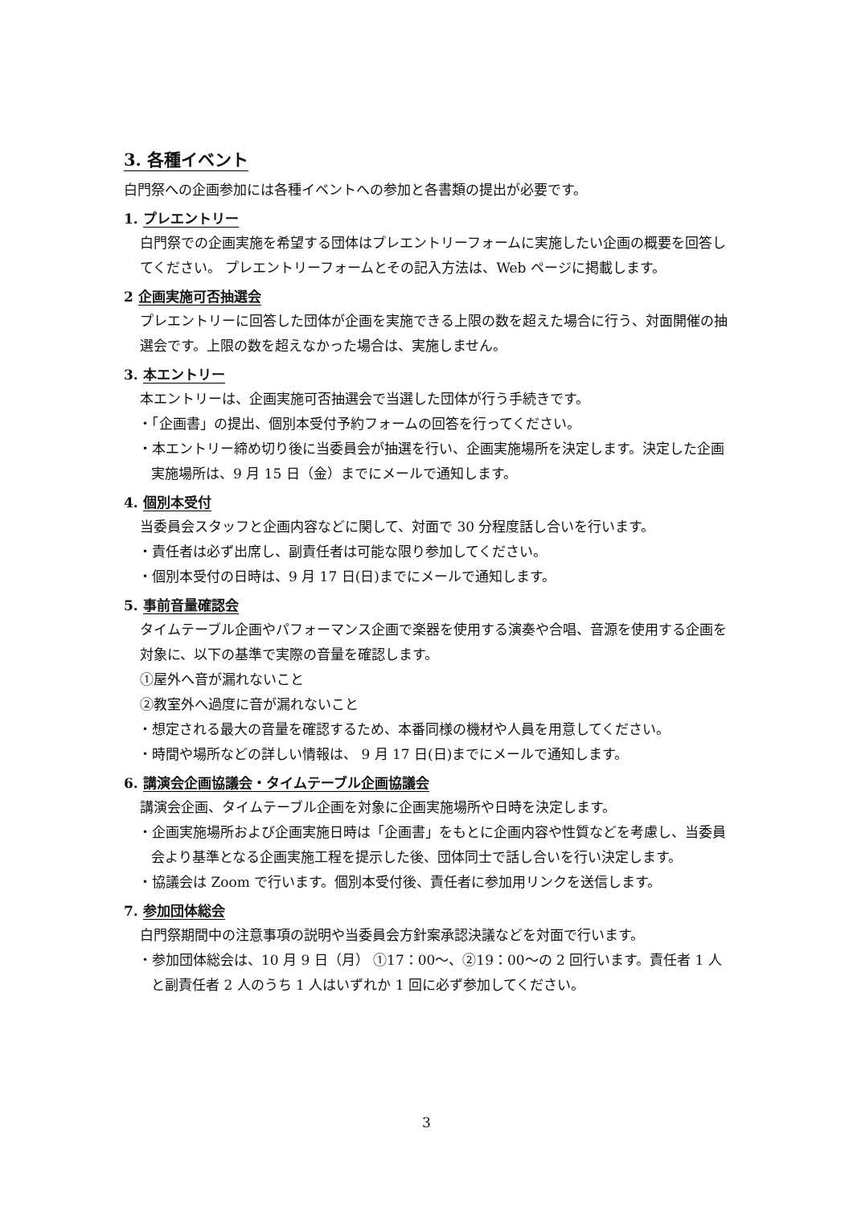3. 各種イベント
白門祭への企画参加には各種イベントへの参加と各書類の提出が必要です。
1. プレエントリー
白門祭での企画実施を希望する団体はプレエントリーフォームに実施したい企画の概要を回答してください。 プレエントリーフォームとその記入方法は、Web ページに掲載します。
2 企画実施可否抽選会
プレエントリーに回答した団体が企画を実施できる上限の数を超えた場合に行う、対面開催の抽選会です。上限の数を超えなかった場合は、実施しません。
3. 本エントリー
本エントリーは、企画実施可否抽選会で当選した団体が行う手続きです。
・「企画書」の提出、個別本受付予約フォームの回答を行ってください。
・本エントリー締め切り後に当委員会が抽選を行い、企画実施場所を決定します。決定した企画実施場所は、9 月 15 日（金）までにメールで通知します。
4. 個別本受付
当委員会スタッフと企画内容などに関して、対面で 30 分程度話し合いを行います。
・責任者は必ず出席し、副責任者は可能な限り参加してください。
・個別本受付の日時は、9 月 17 日(日)までにメールで通知します。
5. 事前音量確認会
タイムテーブル企画やパフォーマンス企画で楽器を使用する演奏や合唱、音源を使用する企画を対象に、以下の基準で実際の音量を確認します。
①屋外へ音が漏れないこと
②教室外へ過度に音が漏れないこと
・想定される最大の音量を確認するため、本番同様の機材や人員を用意してください。
・時間や場所などの詳しい情報は、 9 月 17 日(日)までにメールで通知します。
6. 講演会企画協議会・タイムテーブル企画協議会
講演会企画、タイムテーブル企画を対象に企画実施場所や日時を決定します。
・企画実施場所および企画実施日時は「企画書」をもとに企画内容や性質などを考慮し、当委員会より基準となる企画実施工程を提示した後、団体同士で話し合いを行い決定します。
・協議会は Zoom で行います。個別本受付後、責任者に参加用リンクを送信します。
7. 参加団体総会
白門祭期間中の注意事項の説明や当委員会方針案承認決議などを対面で行います。
・参加団体総会は、10 月 9 日（月） ①17：00～、②19：00～の 2 回行います。責任者 1 人と副責任者 2 人のうち 1 人はいずれか 1 回に必ず参加してください。
3